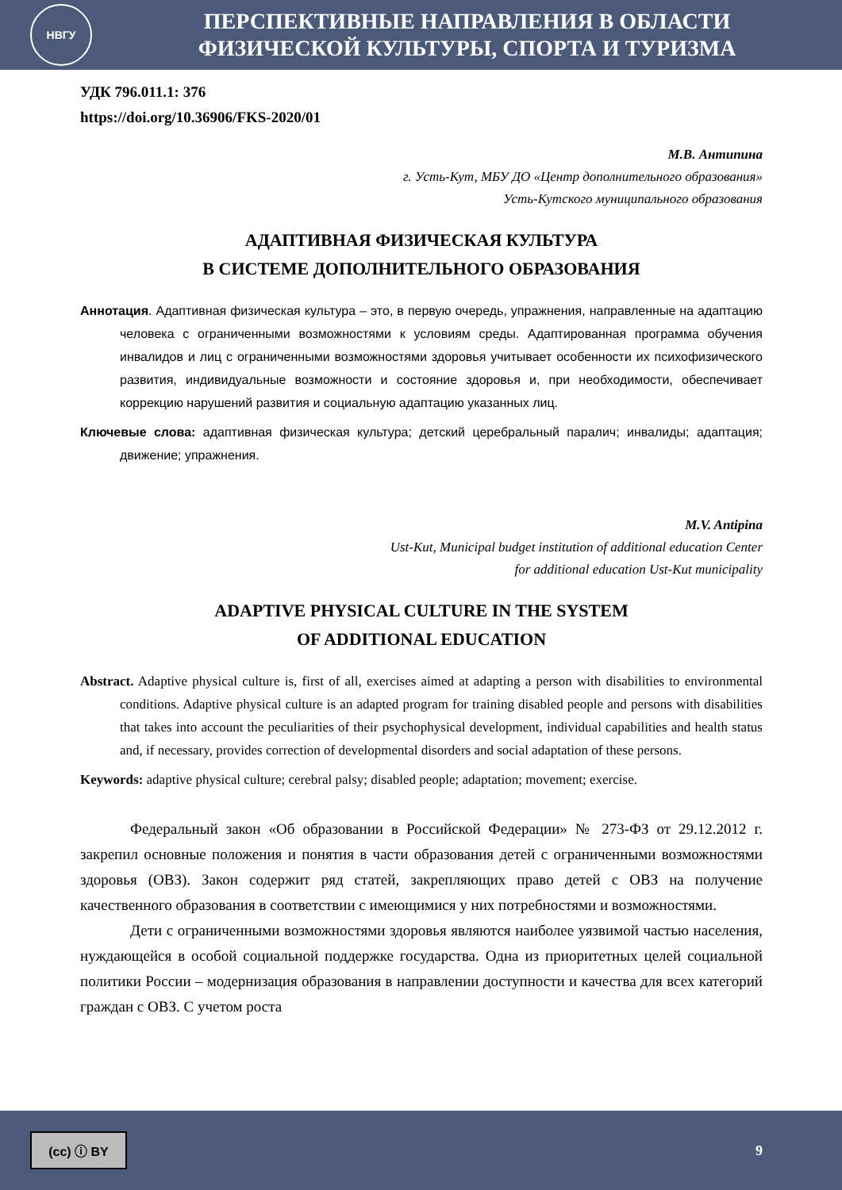НВГУ
ПЕРСПЕКТИВНЫЕ НАПРАВЛЕНИЯ В ОБЛАСТИ
ФИЗИЧЕСКОЙ КУЛЬТУРЫ, СПОРТА И ТУРИЗМА
УДК 796.011.1: 376
https://doi.org/10.36906/FKS-2020/01
М.В. Антипина
г. Усть-Кут, МБУ ДО «Центр дополнительного образования»
Усть-Кутского муниципального образования
АДАПТИВНАЯ ФИЗИЧЕСКАЯ КУЛЬТУРА
В СИСТЕМЕ ДОПОЛНИТЕЛЬНОГО ОБРАЗОВАНИЯ
Аннотация. Адаптивная физическая культура – это, в первую очередь, упражнения, направленные на адаптацию человека с ограниченными возможностями к условиям среды. Адаптированная программа обучения инвалидов и лиц с ограниченными возможностями здоровья учитывает особенности их психофизического развития, индивидуальные возможности и состояние здоровья и, при необходимости, обеспечивает коррекцию нарушений развития и социальную адаптацию указанных лиц.
Ключевые слова: адаптивная физическая культура; детский церебральный паралич; инвалиды; адаптация; движение; упражнения.
M.V. Antipina
Ust-Kut, Municipal budget institution of additional education Center
for additional education Ust-Kut municipality
ADAPTIVE PHYSICAL CULTURE IN THE SYSTEM
OF ADDITIONAL EDUCATION
Abstract. Adaptive physical culture is, first of all, exercises aimed at adapting a person with disabilities to environmental conditions. Adaptive physical culture is an adapted program for training disabled people and persons with disabilities that takes into account the peculiarities of their psychophysical development, individual capabilities and health status and, if necessary, provides correction of developmental disorders and social adaptation of these persons.
Keywords: adaptive physical culture; cerebral palsy; disabled people; adaptation; movement; exercise.
Федеральный закон «Об образовании в Российской Федерации» № 273-ФЗ от 29.12.2012 г. закрепил основные положения и понятия в части образования детей с ограниченными возможностями здоровья (ОВЗ). Закон содержит ряд статей, закрепляющих право детей с ОВЗ на получение качественного образования в соответствии с имеющимися у них потребностями и возможностями.
Дети с ограниченными возможностями здоровья являются наиболее уязвимой частью населения, нуждающейся в особой социальной поддержке государства. Одна из приоритетных целей социальной политики России – модернизация образования в направлении доступности и качества для всех категорий граждан с ОВЗ. С учетом роста
(cc) ⓘ BY
9